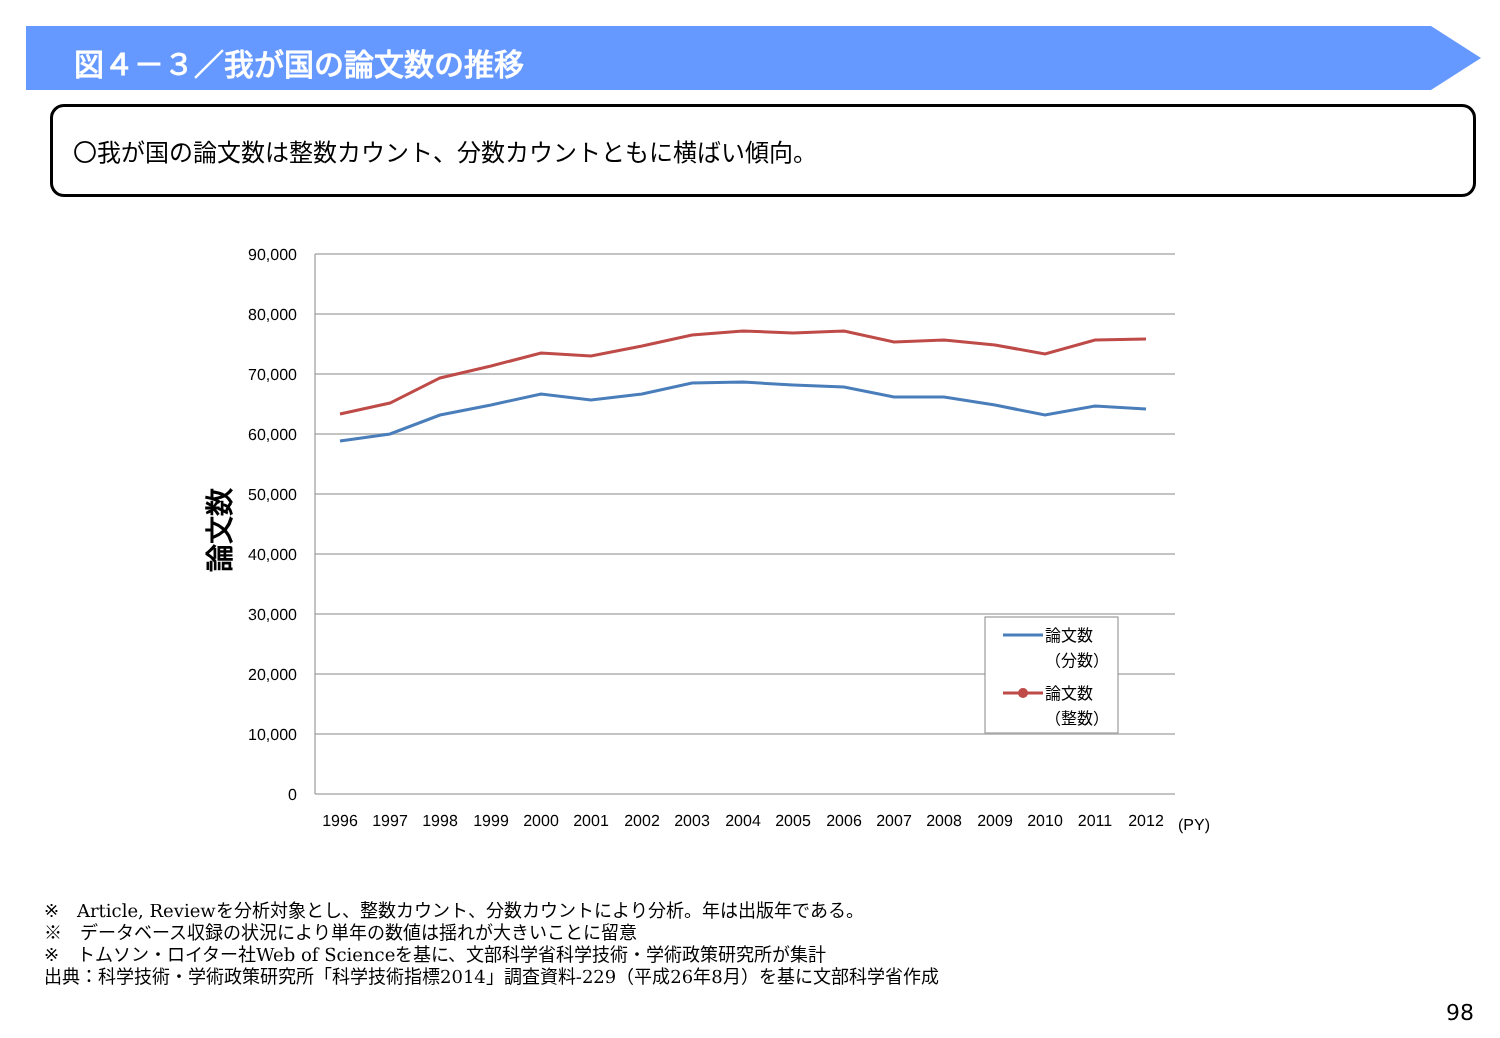図４－３／我が国の論文数の推移
〇我が国の論文数は整数カウント、分数カウントともに横ばい傾向。
90,000
80,000
70,000
60,000
50,000
40,000
30,000
20,000
10,000
0
論文数
1996
1997
1998
1999
2000
2001
2002
2003
2004
2005
2006
2007
2008
2009
2010
2011
2012
(PY)
論文数
（分数）
論文数
（整数）
※　Article, Reviewを分析対象とし、整数カウント、分数カウントにより分析。年は出版年である。
※　データベース収録の状況により単年の数値は揺れが大きいことに留意
※　トムソン・ロイター社Web of Scienceを基に、文部科学省科学技術・学術政策研究所が集計
出典：科学技術・学術政策研究所「科学技術指標2014」調査資料-229（平成26年8月）を基に文部科学省作成
98